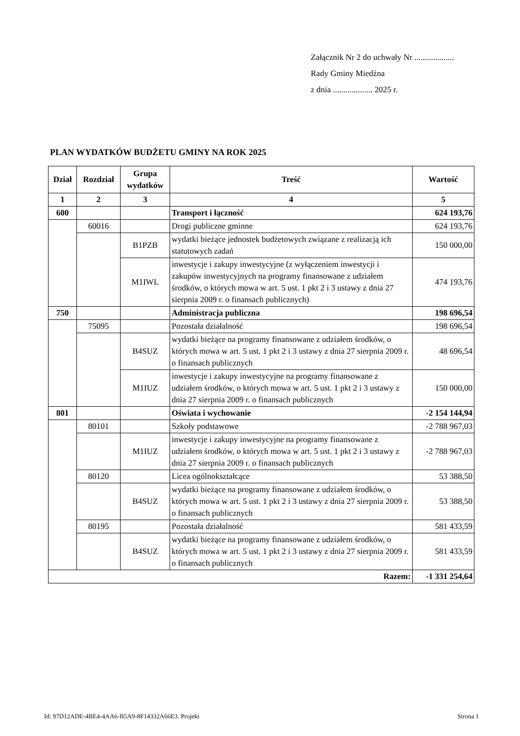Załącznik Nr 2 do uchwały Nr ...................
Rady Gminy Miedźna
z dnia ................... 2025 r.
PLAN WYDATKÓW BUDŻETU GMINY NA ROK 2025
| Dział | Rozdział | Grupa wydatków | Treść | Wartość |
| --- | --- | --- | --- | --- |
| 1 | 2 | 3 | 4 | 5 |
| 600 | | | Transport i łączność | 624 193,76 |
| | 60016 | | Drogi publiczne gminne | 624 193,76 |
| | | B1PZB | wydatki bieżące jednostek budżetowych związane z realizacją ich statutowych zadań | 150 000,00 |
| | | M1IWL | inwestycje i zakupy inwestycyjne (z wyłączeniem inwestycji i zakupów inwestycyjnych na programy finansowane z udziałem środków, o których mowa w art. 5 ust. 1 pkt 2 i 3 ustawy z dnia 27 sierpnia 2009 r. o finansach publicznych) | 474 193,76 |
| 750 | | | Administracja publiczna | 198 696,54 |
| | 75095 | | Pozostała działalność | 198 696,54 |
| | | B4SUZ | wydatki bieżące na programy finansowane z udziałem środków, o których mowa w art. 5 ust. 1 pkt 2 i 3 ustawy z dnia 27 sierpnia 2009 r. o finansach publicznych | 48 696,54 |
| | | M1IUZ | inwestycje i zakupy inwestycyjne na programy finansowane z udziałem środków, o których mowa w art. 5 ust. 1 pkt 2 i 3 ustawy z dnia 27 sierpnia 2009 r. o finansach publicznych | 150 000,00 |
| 801 | | | Oświata i wychowanie | -2 154 144,94 |
| | 80101 | | Szkoły podstawowe | -2 788 967,03 |
| | | M1IUZ | inwestycje i zakupy inwestycyjne na programy finansowane z udziałem środków, o których mowa w art. 5 ust. 1 pkt 2 i 3 ustawy z dnia 27 sierpnia 2009 r. o finansach publicznych | -2 788 967,03 |
| | 80120 | | Licea ogólnokształcące | 53 388,50 |
| | | B4SUZ | wydatki bieżące na programy finansowane z udziałem środków, o których mowa w art. 5 ust. 1 pkt 2 i 3 ustawy z dnia 27 sierpnia 2009 r. o finansach publicznych | 53 388,50 |
| | 80195 | | Pozostała działalność | 581 433,59 |
| | | B4SUZ | wydatki bieżące na programy finansowane z udziałem środków, o których mowa w art. 5 ust. 1 pkt 2 i 3 ustawy z dnia 27 sierpnia 2009 r. o finansach publicznych | 581 433,59 |
| Razem: | | | | -1 331 254,64 |
Id: 97D12ADE-4BE4-4AA6-B5A9-8F14332A66E3. Projekt Strona 1